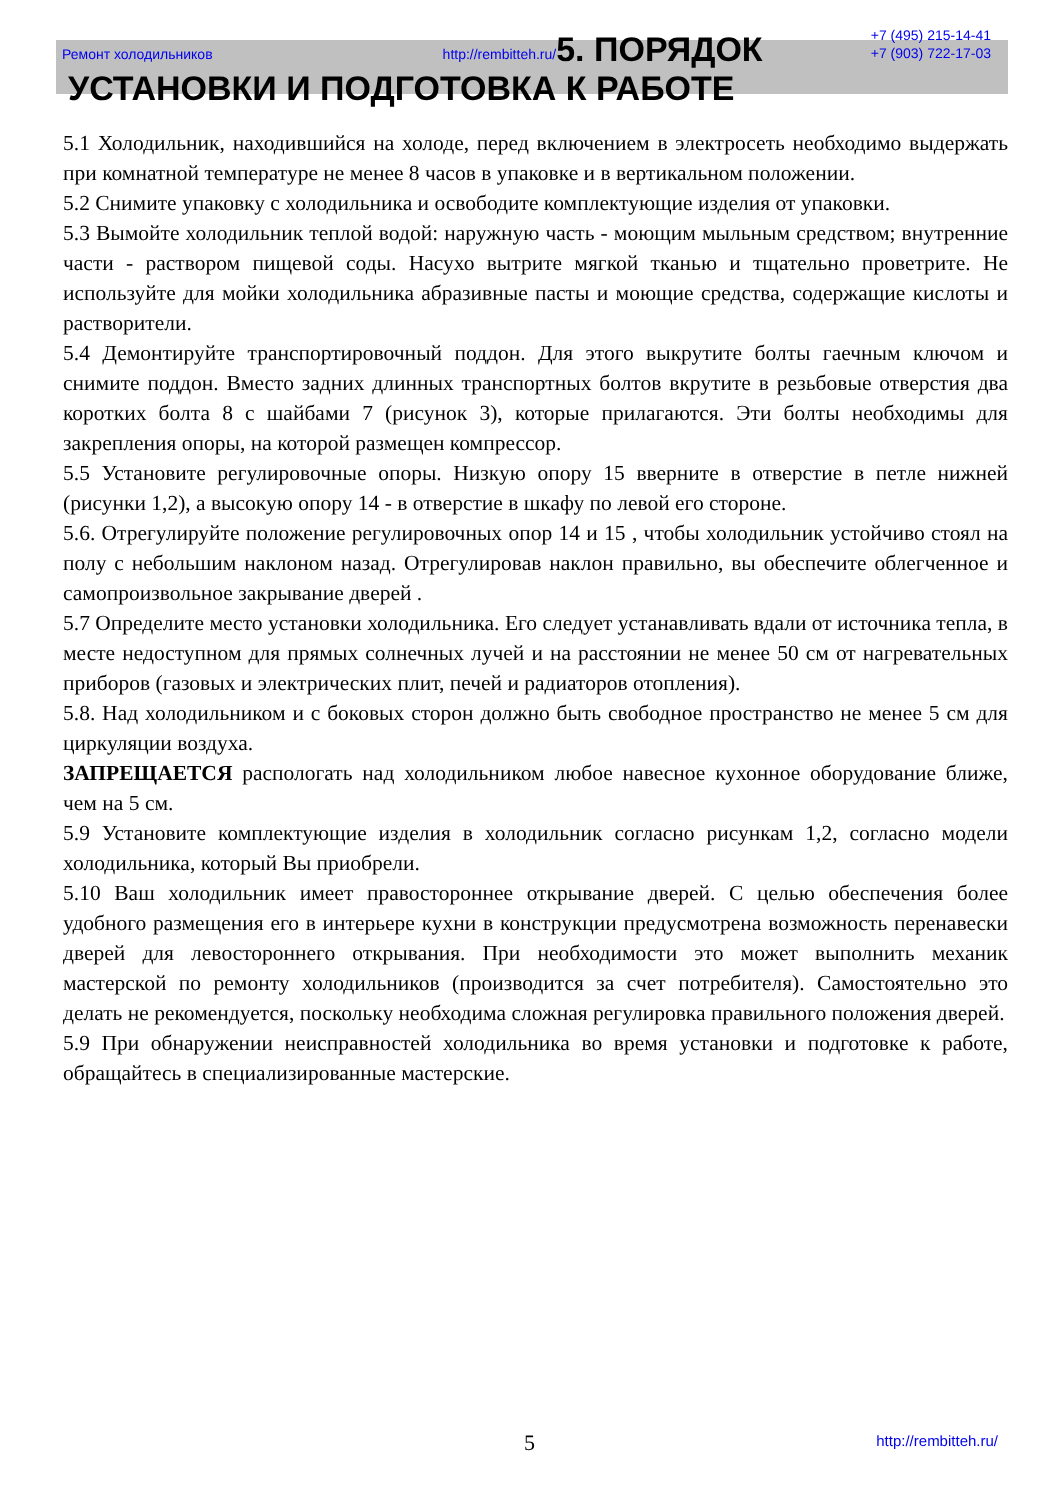Ремонт холодильников http://rembitteh.ru/ +7 (495) 215-14-41
+7 (903) 722-17-03
5. ПОРЯДОК УСТАНОВКИ И ПОДГОТОВКА К РАБОТЕ
5.1 Холодильник, находившийся на холоде, перед включением в электросеть необходимо выдержать при комнатной температуре не менее 8 часов в упаковке и в вертикальном положении.
5.2 Снимите упаковку с холодильника и освободите комплектующие изделия от упаковки.
5.3 Вымойте холодильник теплой водой: наружную часть - моющим мыльным средством; внутренние части - раствором пищевой соды. Насухо вытрите мягкой тканью и тщательно проветрите. Не используйте для мойки холодильника абразивные пасты и моющие средства, содержащие кислоты и растворители.
5.4 Демонтируйте транспортировочный поддон. Для этого выкрутите болты гаечным ключом и снимите поддон. Вместо задних длинных транспортных болтов вкрутите в резьбовые отверстия два коротких болта 8 с шайбами 7 (рисунок 3), которые прилагаются. Эти болты необходимы для закрепления опоры, на которой размещен компрессор.
5.5 Установите регулировочные опоры. Низкую опору 15 вверните в отверстие в петле нижней (рисунки 1,2), а высокую опору 14 - в отверстие в шкафу по левой его стороне.
5.6. Отрегулируйте положение регулировочных опор 14 и 15 , чтобы холодильник устойчиво стоял на полу с небольшим наклоном назад. Отрегулировав наклон правильно, вы обеспечите облегченное и самопроизвольное закрывание дверей .
5.7 Определите место установки холодильника. Его следует устанавливать вдали от источника тепла, в месте недоступном для прямых солнечных лучей и на расстоянии не менее 50 см от нагревательных приборов (газовых и электрических плит, печей и радиаторов отопления).
5.8. Над холодильником и с боковых сторон должно быть свободное пространство не менее 5 см для циркуляции воздуха.
ЗАПРЕЩАЕТСЯ распологать над холодильником любое навесное кухонное оборудование ближе, чем на 5 см.
5.9 Установите комплектующие изделия в холодильник согласно рисункам 1,2, согласно модели холодильника, который Вы приобрели.
5.10 Ваш холодильник имеет правостороннее открывание дверей. С целью обеспечения более удобного размещения его в интерьере кухни в конструкции предусмотрена возможность перенавески дверей для левостороннего открывания. При необходимости это может выполнить механик мастерской по ремонту холодильников (производится за счет потребителя). Самостоятельно это делать не рекомендуется, поскольку необходима сложная регулировка правильного положения дверей.
5.9 При обнаружении неисправностей холодильника во время установки и подготовке к работе, обращайтесь в специализированные мастерские.
5 http://rembitteh.ru/